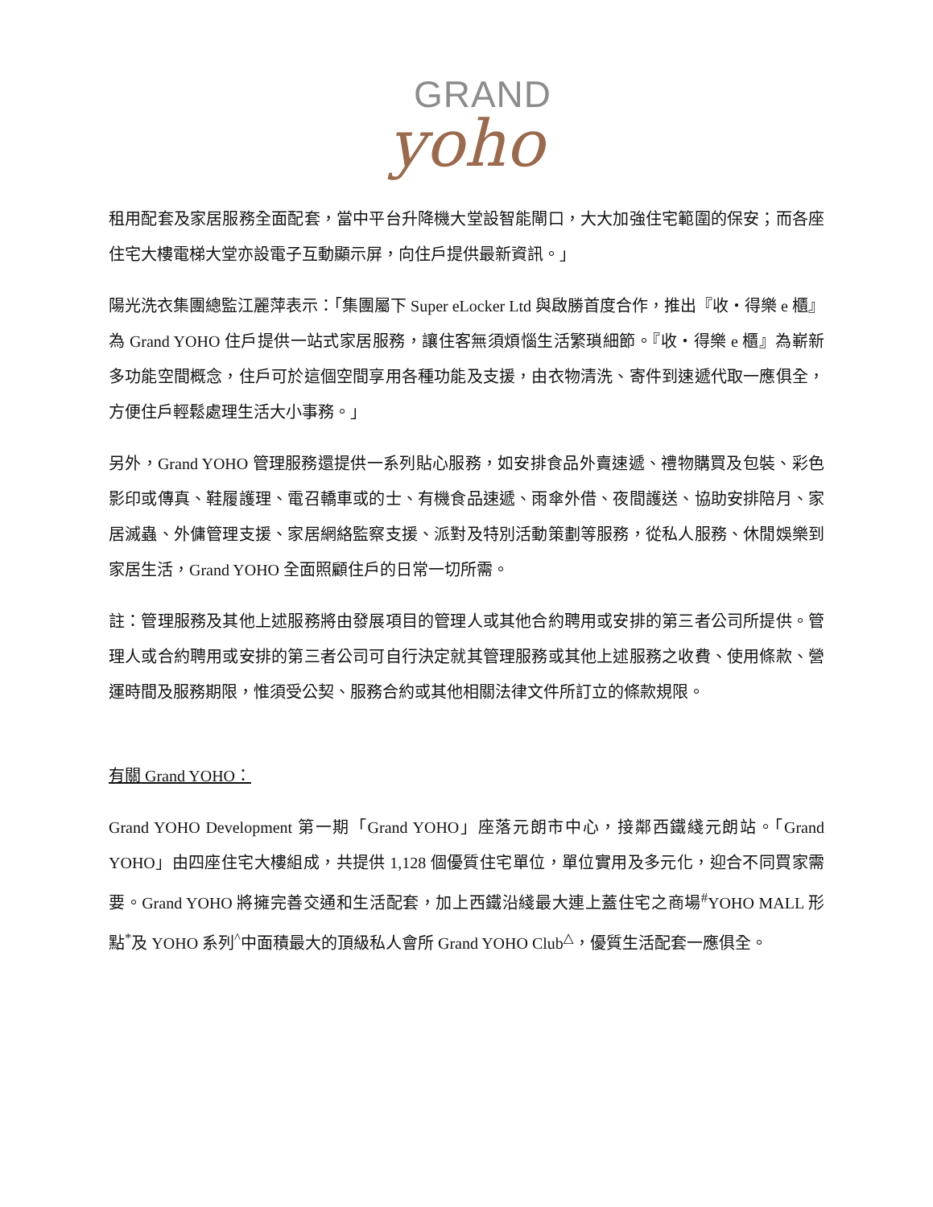GRAND
yoho
租用配套及家居服務全面配套，當中平台升降機大堂設智能閘口，大大加強住宅範圍的保安；而各座住宅大樓電梯大堂亦設電子互動顯示屏，向住戶提供最新資訊。」
陽光洗衣集團總監江麗萍表示：「集團屬下 Super eLocker Ltd 與啟勝首度合作，推出『收・得樂 e 櫃』為 Grand YOHO 住戶提供一站式家居服務，讓住客無須煩惱生活繁瑣細節。『收・得樂 e 櫃』為嶄新多功能空間概念，住戶可於這個空間享用各種功能及支援，由衣物清洗、寄件到速遞代取一應俱全，方便住戶輕鬆處理生活大小事務。」
另外，Grand YOHO 管理服務還提供一系列貼心服務，如安排食品外賣速遞、禮物購買及包裝、彩色影印或傳真、鞋履護理、電召轎車或的士、有機食品速遞、雨傘外借、夜間護送、協助安排陪月、家居滅蟲、外傭管理支援、家居網絡監察支援、派對及特別活動策劃等服務，從私人服務、休閒娛樂到家居生活，Grand YOHO 全面照顧住戶的日常一切所需。
註：管理服務及其他上述服務將由發展項目的管理人或其他合約聘用或安排的第三者公司所提供。管理人或合約聘用或安排的第三者公司可自行決定就其管理服務或其他上述服務之收費、使用條款、營運時間及服務期限，惟須受公契、服務合約或其他相關法律文件所訂立的條款規限。
有關 Grand YOHO：
Grand YOHO Development 第一期「Grand YOHO」座落元朗市中心，接鄰西鐵綫元朗站。「Grand YOHO」由四座住宅大樓組成，共提供 1,128 個優質住宅單位，單位實用及多元化，迎合不同買家需要。Grand YOHO 將擁完善交通和生活配套，加上西鐵沿綫最大連上蓋住宅之商場<sup>#</sup>YOHO MALL 形點<sup>*</sup>及 YOHO 系列<sup>^</sup>中面積最大的頂級私人會所 Grand YOHO Club<sup>△</sup>，優質生活配套一應俱全。